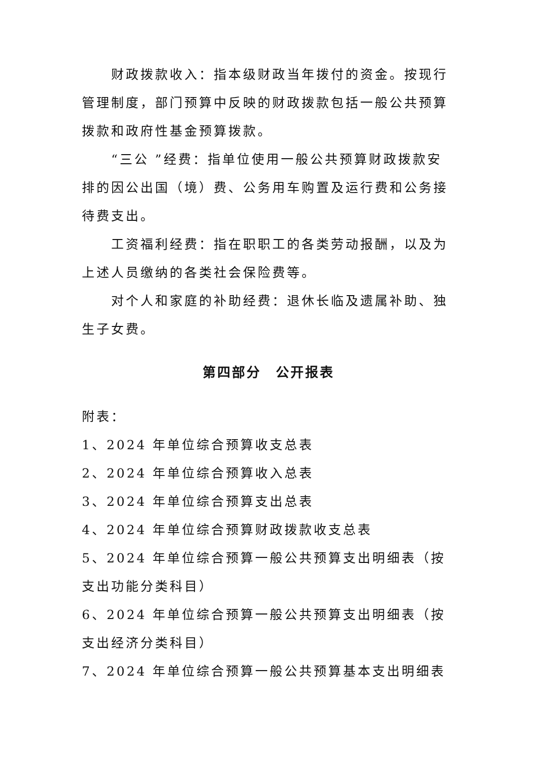财政拨款收入：指本级财政当年拨付的资金。按现行管理制度，部门预算中反映的财政拨款包括一般公共预算拨款和政府性基金预算拨款。
“三公 ”经费：指单位使用一般公共预算财政拨款安排的因公出国（境）费、公务用车购置及运行费和公务接待费支出。
工资福利经费：指在职职工的各类劳动报酬，以及为上述人员缴纳的各类社会保险费等。
对个人和家庭的补助经费：退休长临及遗属补助、独生子女费。
第四部分　公开报表
附表：
1、2024 年单位综合预算收支总表
2、2024 年单位综合预算收入总表
3、2024 年单位综合预算支出总表
4、2024 年单位综合预算财政拨款收支总表
5、2024 年单位综合预算一般公共预算支出明细表（按支出功能分类科目）
6、2024 年单位综合预算一般公共预算支出明细表（按支出经济分类科目）
7、2024 年单位综合预算一般公共预算基本支出明细表